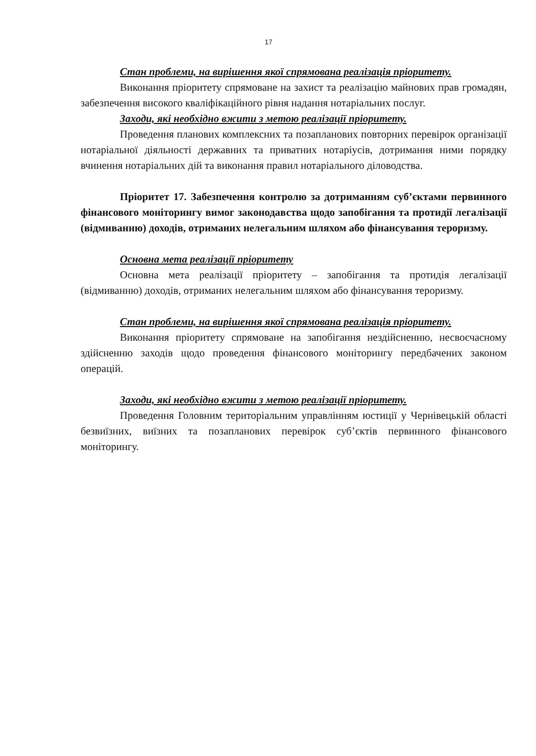17
Стан проблеми, на вирішення якої спрямована реалізація пріоритету.
Виконання пріоритету спрямоване на захист та реалізацію майнових прав громадян, забезпечення високого кваліфікаційного рівня надання нотаріальних послуг.
Заходи, які необхідно вжити з метою реалізації пріоритету.
Проведення планових комплексних та позапланових повторних перевірок організації нотаріальної діяльності державних та приватних нотаріусів, дотримання ними порядку вчинення нотаріальних дій та виконання правил нотаріального діловодства.
Пріоритет 17. Забезпечення контролю за дотриманням суб’єктами первинного фінансового моніторингу вимог законодавства щодо запобігання та протидії легалізації (відмиванню) доходів, отриманих нелегальним шляхом або фінансування тероризму.
Основна мета реалізації пріоритету
Основна мета реалізації пріоритету – запобігання та протидія легалізації (відмиванню) доходів, отриманих нелегальним шляхом або фінансування тероризму.
Стан проблеми, на вирішення якої спрямована реалізація пріоритету.
Виконання пріоритету спрямоване на запобігання нездійсненню, несвоєчасному здійсненню заходів щодо проведення фінансового моніторингу передбачених законом операцій.
Заходи, які необхідно вжити з метою реалізації пріоритету.
Проведення Головним територіальним управлінням юстиції у Чернівецькій області безвиїзних, виїзних та позапланових перевірок суб’єктів первинного фінансового моніторингу.